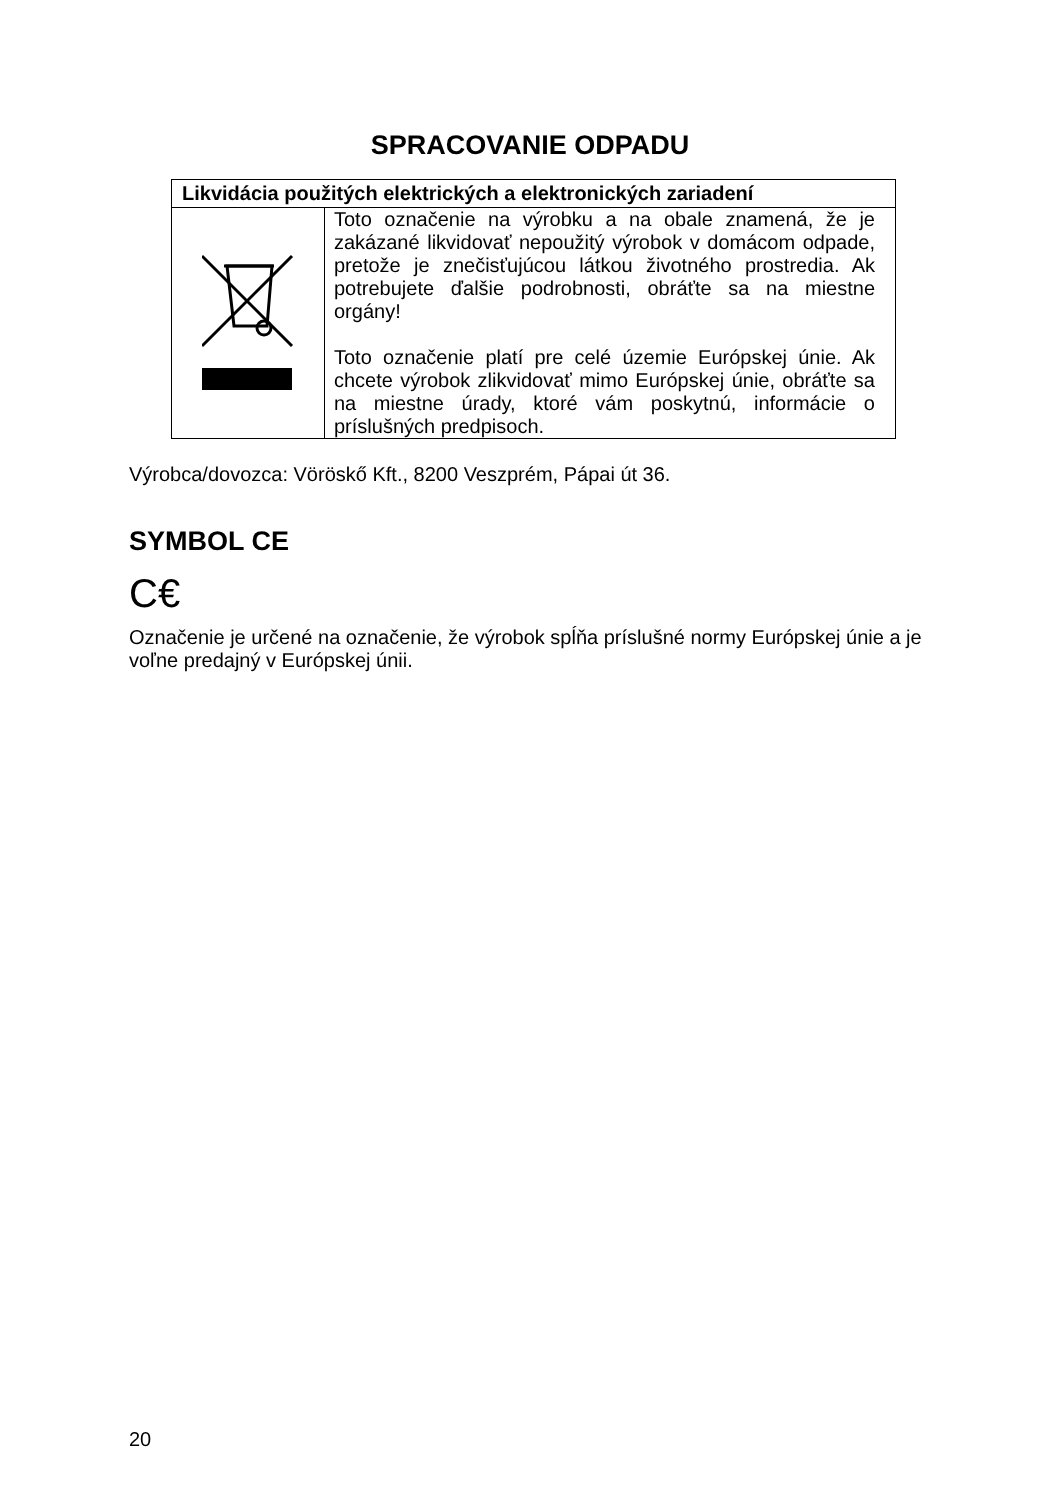SPRACOVANIE ODPADU
| Likvidácia použitých elektrických a elektronických zariadení | |
| --- | --- |
| | Toto označenie na výrobku a na obale znamená, že je zakázané likvidovať nepoužitý výrobok v domácom odpade, pretože je znečisťujúcou látkou životného prostredia. Ak potrebujete ďalšie podrobnosti, obráťte sa na miestne orgány! Toto označenie platí pre celé územie Európskej únie. Ak chcete výrobok zlikvidovať mimo Európskej únie, obráťte sa na miestne úrady, ktoré vám poskytnú, informácie o príslušných predpisoch. |
Výrobca/dovozca: Vöröskő Kft., 8200 Veszprém, Pápai út 36.
SYMBOL CE
C€
Označenie je určené na označenie, že výrobok spĺňa príslušné normy Európskej únie a je voľne predajný v Európskej únii.
20